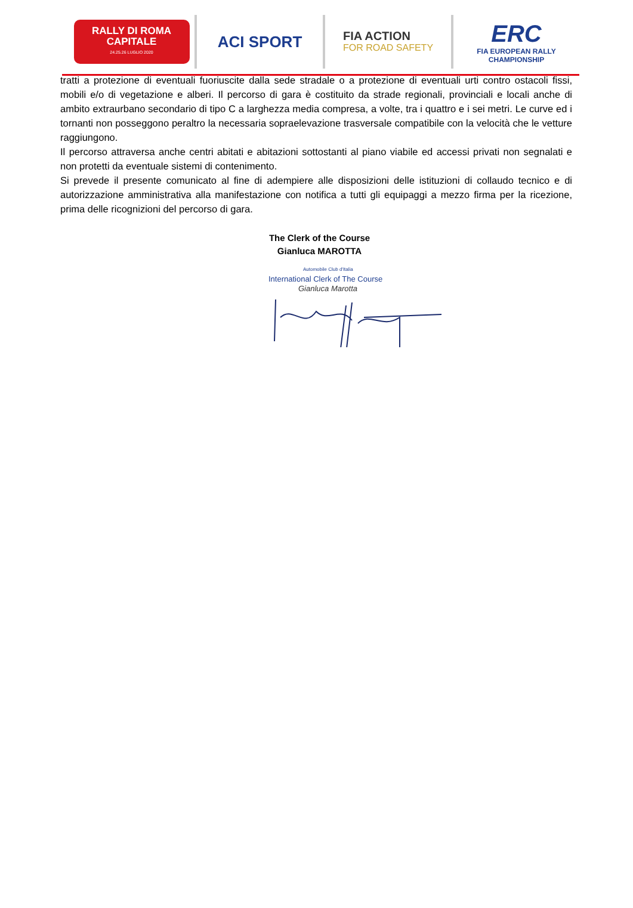RALLY DI ROMA
CAPITALE
24.25.26 LUGLIO 2020
ACI SPORT
FIA ACTION
FOR ROAD SAFETY
ERC
FIA EUROPEAN RALLY
CHAMPIONSHIP
tratti a protezione di eventuali fuoriuscite dalla sede stradale o a protezione di eventuali urti contro ostacoli fissi, mobili e/o di vegetazione e alberi. Il percorso di gara è costituito da strade regionali, provinciali e locali anche di ambito extraurbano secondario di tipo C a larghezza media compresa, a volte, tra i quattro e i sei metri. Le curve ed i tornanti non posseggono peraltro la necessaria sopraelevazione trasversale compatibile con la velocità che le vetture raggiungono.
Il percorso attraversa anche centri abitati e abitazioni sottostanti al piano viabile ed accessi privati non segnalati e non protetti da eventuale sistemi di contenimento.
Si prevede il presente comunicato al fine di adempiere alle disposizioni delle istituzioni di collaudo tecnico e di autorizzazione amministrativa alla manifestazione con notifica a tutti gli equipaggi a mezzo firma per la ricezione, prima delle ricognizioni del percorso di gara.
The Clerk of the Course
Gianluca MAROTTA
Automobile Club d'Italia
International Clerk of The Course
Gianluca Marotta